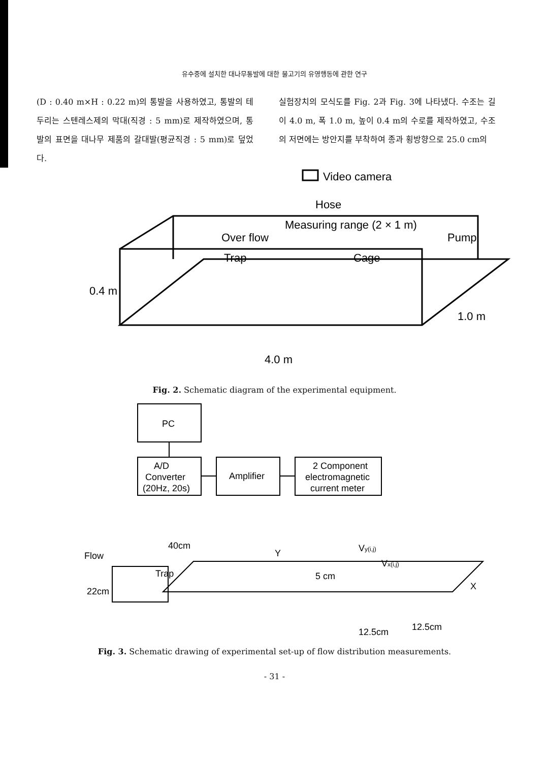유수중에 설치한 대나무통발에 대한 물고기의 유영행동에 관한 연구
(D : 0.40 m×H : 0.22 m)의 통발을 사용하였고, 통발의 테두리는 스텐레스제의 막대(직경 : 5 mm)로 제작하였으며, 통발의 표면을 대나무 제품의 갈대발(평균직경 : 5 mm)로 덮었다.
실험장치의 모식도를 Fig. 2과 Fig. 3에 나타냈다. 수조는 길이 4.0 m, 폭 1.0 m, 높이 0.4 m의 수로를 제작하였고, 수조의 저면에는 방안지를 부착하여 종과 횡방향으로 25.0 cm의
Video camera
Hose
Measuring range (2 × 1 m)
Over flow
Trap
Cage
Pump
0.4 m
1.0 m
4.0 m
Fig. 2. Schematic diagram of the experimental equipment.
PC
A/D
Converter
(20Hz, 20s)
Amplifier
2 Component
electromagnetic
current meter
40cm
Flow
Trap
22cm
Y
Vy(i,j)
Vx(i,j)
5 cm
X
12.5cm
12.5cm
Fig. 3. Schematic drawing of experimental set-up of flow distribution measurements.
- 31 -